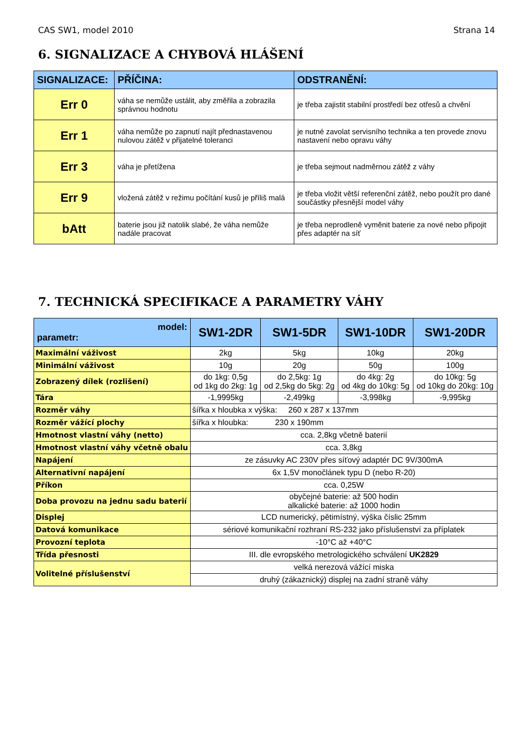CAS SW1, model 2010 Strana 14
6. SIGNALIZACE A CHYBOVÁ HLÁŠENÍ
| SIGNALIZACE: | PŘÍČINA: | ODSTRANĚNÍ: |
| --- | --- | --- |
| Err 0 | váha se nemůže ustálit, aby změřila a zobrazila správnou hodnotu | je třeba zajistit stabilní prostředí bez otřesů a chvění |
| Err 1 | váha nemůže po zapnutí najít přednastavenou nulovou zátěž v přijatelné toleranci | je nutné zavolat servisního technika a ten provede znovu nastavení nebo opravu váhy |
| Err 3 | váha je přetížena | je třeba sejmout nadměrnou zátěž z váhy |
| Err 9 | vložená zátěž v režimu počítání kusů je příliš malá | je třeba vložit větší referenční zátěž, nebo použít pro dané součástky přesnější model váhy |
| bAtt | baterie jsou již natolik slabé, že váha nemůže nadále pracovat | je třeba neprodleně vyměnit baterie za nové nebo připojit přes adaptér na síť |
7. TECHNICKÁ SPECIFIKACE A PARAMETRY VÁHY
| model: parametr: | SW1-2DR | SW1-5DR | SW1-10DR | SW1-20DR |
| --- | --- | --- | --- | --- |
| Maximální váživost | 2kg | 5kg | 10kg | 20kg |
| Minimální váživost | 10g | 20g | 50g | 100g |
| Zobrazený dílek (rozlišení) | do 1kg: 0,5g od 1kg do 2kg: 1g | do 2,5kg: 1g od 2,5kg do 5kg: 2g | do 4kg: 2g od 4kg do 10kg: 5g | do 10kg: 5g od 10kg do 20kg: 10g |
| Tára | -1,9995kg | -2,499kg | -3,998kg | -9,995kg |
| Rozměr váhy | šířka x hloubka x výška: 260 x 287 x 137mm | | | |
| Rozměr vážící plochy | šířka x hloubka: 230 x 190mm | | | |
| Hmotnost vlastní váhy (netto) | cca. 2,8kg včetně baterií | | | |
| Hmotnost vlastní váhy včetně obalu | cca. 3,8kg | | | |
| Napájení | ze zásuvky AC 230V přes síťový adaptér DC 9V/300mA | | | |
| Alternativní napájení | 6x 1,5V monočlánek typu D (nebo R-20) | | | |
| Příkon | cca. 0,25W | | | |
| Doba provozu na jednu sadu baterií | obyčejné baterie: až 500 hodin alkalické baterie: až 1000 hodin | | | |
| Displej | LCD numerický, pětimístný, výška číslic 25mm | | | |
| Datová komunikace | sériové komunikační rozhraní RS-232 jako příslušenství za příplatek | | | |
| Provozní teplota | -10°C až +40°C | | | |
| Třída přesnosti | III. dle evropského metrologického schválení UK2829 | | | |
| Volitelné příslušenství | velká nerezová vážící miska | | | |
| | druhý (zákaznický) displej na zadní straně váhy | | | |